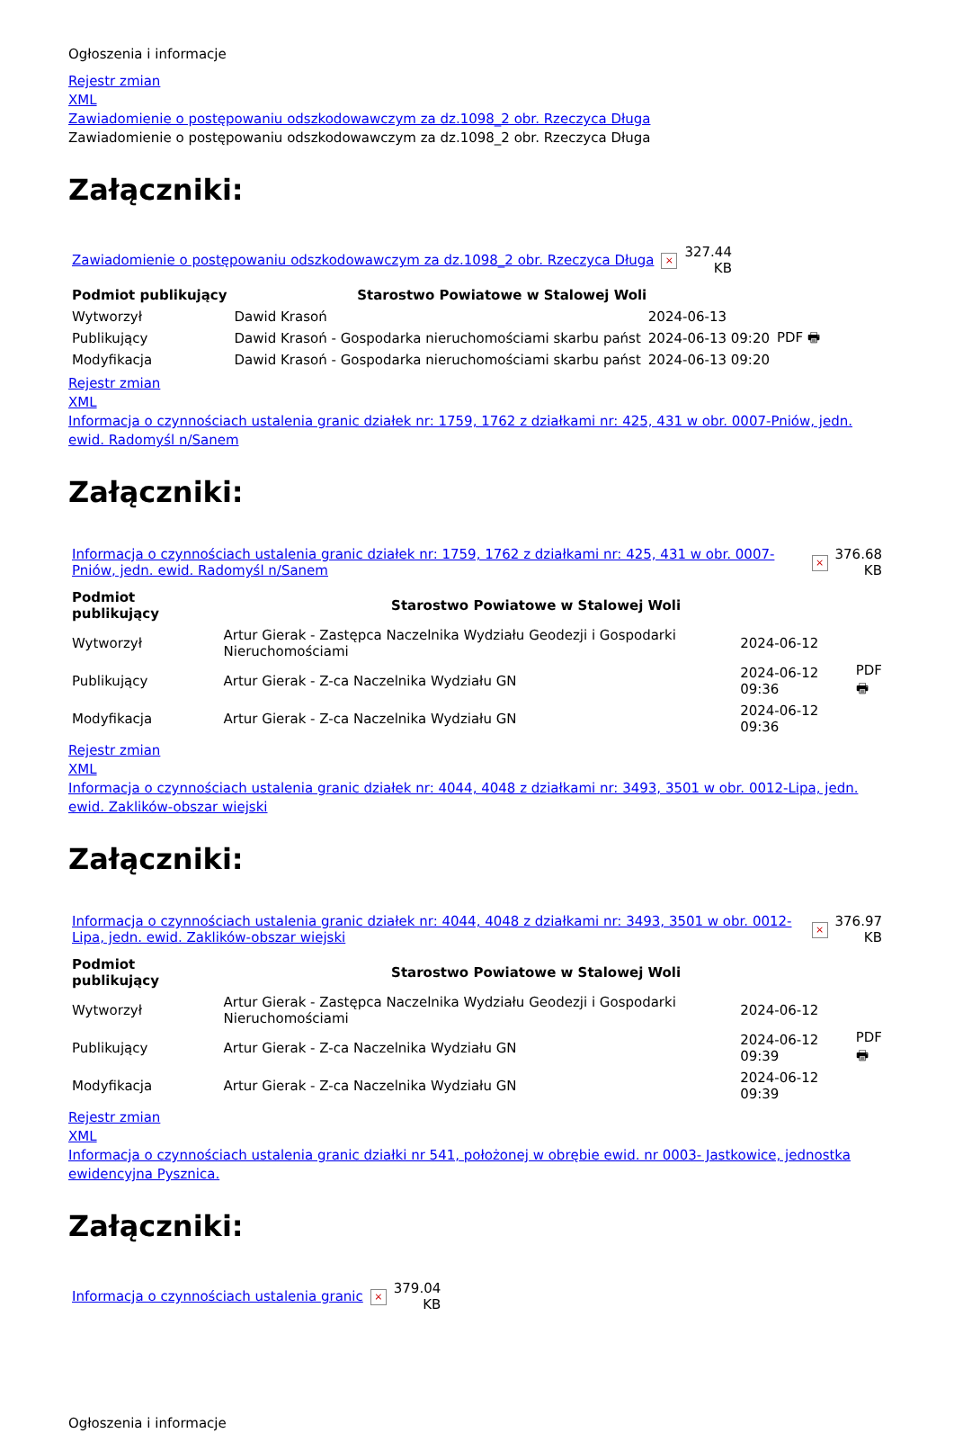Ogłoszenia i informacje
Rejestr zmian
XML
Zawiadomienie o postępowaniu odszkodowawczym za dz.1098_2 obr. Rzeczyca Długa
Zawiadomienie o postępowaniu odszkodowawczym za dz.1098_2 obr. Rzeczyca Długa
Załączniki:
| Zawiadomienie o postępowaniu odszkodowawczym za dz.1098_2 obr. Rzeczyca Długa | × | 327.44 KB |
| Podmiot publikujący | Starostwo Powiatowe w Stalowej Woli | | |
| Wytworzył | Dawid Krasoń | 2024-06-13 | PDF 🖶 |
| Publikujący | Dawid Krasoń - Gospodarka nieruchomościami skarbu państ | 2024-06-13 09:20 | |
| Modyfikacja | Dawid Krasoń - Gospodarka nieruchomościami skarbu państ | 2024-06-13 09:20 | |
Rejestr zmian
XML
Informacja o czynnościach ustalenia granic działek nr: 1759, 1762 z działkami nr: 425, 431 w obr. 0007-Pniów, jedn. ewid. Radomyśl n/Sanem
Załączniki:
| Informacja o czynnościach ustalenia granic działek nr: 1759, 1762 z działkami nr: 425, 431 w obr. 0007-Pniów, jedn. ewid. Radomyśl n/Sanem | × | 376.68 KB |
| Podmiot publikujący | Starostwo Powiatowe w Stalowej Woli | | |
| Wytworzył | Artur Gierak - Zastępca Naczelnika Wydziału Geodezji i Gospodarki Nieruchomościami | 2024-06-12 | PDF 🖶 |
| Publikujący | Artur Gierak - Z-ca Naczelnika Wydziału GN | 2024-06-12 09:36 | |
| Modyfikacja | Artur Gierak - Z-ca Naczelnika Wydziału GN | 2024-06-12 09:36 | |
Rejestr zmian
XML
Informacja o czynnościach ustalenia granic działek nr: 4044, 4048 z działkami nr: 3493, 3501 w obr. 0012-Lipa, jedn. ewid. Zaklików-obszar wiejski
Załączniki:
| Informacja o czynnościach ustalenia granic działek nr: 4044, 4048 z działkami nr: 3493, 3501 w obr. 0012-Lipa, jedn. ewid. Zaklików-obszar wiejski | × | 376.97 KB |
| Podmiot publikujący | Starostwo Powiatowe w Stalowej Woli | | |
| Wytworzył | Artur Gierak - Zastępca Naczelnika Wydziału Geodezji i Gospodarki Nieruchomościami | 2024-06-12 | PDF 🖶 |
| Publikujący | Artur Gierak - Z-ca Naczelnika Wydziału GN | 2024-06-12 09:39 | |
| Modyfikacja | Artur Gierak - Z-ca Naczelnika Wydziału GN | 2024-06-12 09:39 | |
Rejestr zmian
XML
Informacja o czynnościach ustalenia granic działki nr 541, położonej w obrębie ewid. nr 0003- Jastkowice, jednostka ewidencyjna Pysznica.
Załączniki:
| Informacja o czynnościach ustalenia granic | × | 379.04 KB |
Ogłoszenia i informacje